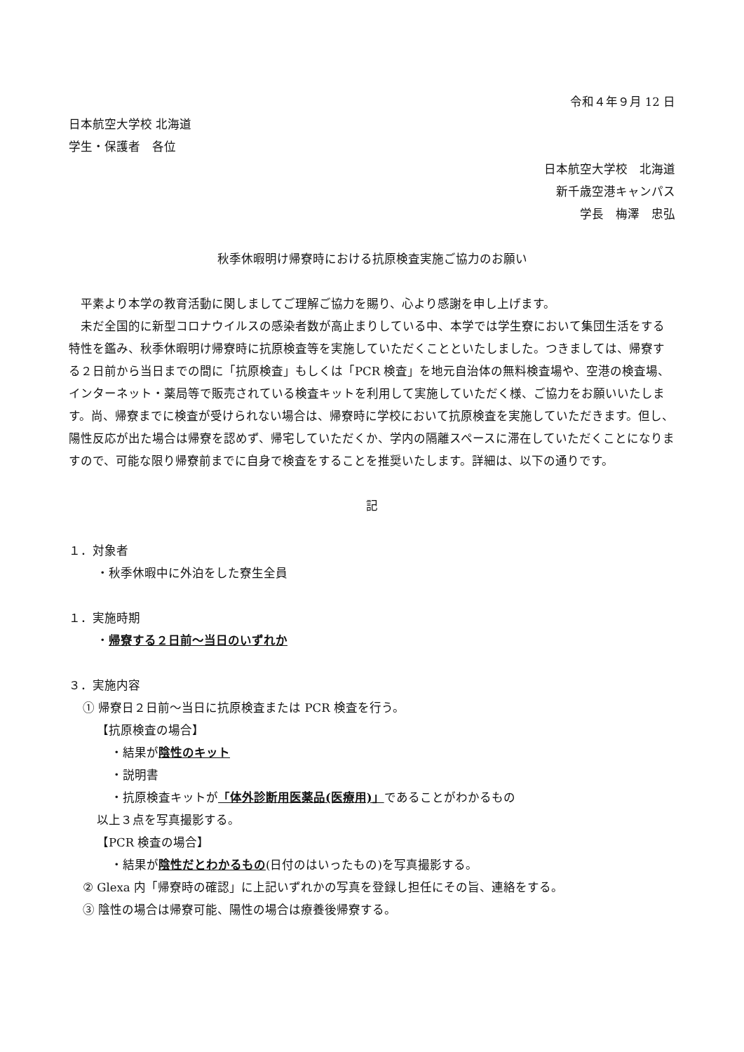令和４年９月 12 日
日本航空大学校 北海道
学生・保護者　各位
日本航空大学校　北海道
新千歳空港キャンパス
学長　梅澤　忠弘
秋季休暇明け帰寮時における抗原検査実施ご協力のお願い
　平素より本学の教育活動に関しましてご理解ご協力を賜り、心より感謝を申し上げます。
　未だ全国的に新型コロナウイルスの感染者数が高止まりしている中、本学では学生寮において集団生活をする特性を鑑み、秋季休暇明け帰寮時に抗原検査等を実施していただくことといたしました。つきましては、帰寮する２日前から当日までの間に「抗原検査」もしくは「PCR 検査」を地元自治体の無料検査場や、空港の検査場、インターネット・薬局等で販売されている検査キットを利用して実施していただく様、ご協力をお願いいたします。尚、帰寮までに検査が受けられない場合は、帰寮時に学校において抗原検査を実施していただきます。但し、陽性反応が出た場合は帰寮を認めず、帰宅していただくか、学内の隔離スペースに滞在していただくことになりますので、可能な限り帰寮前までに自身で検査をすることを推奨いたします。詳細は、以下の通りです。
記
１．対象者
・秋季休暇中に外泊をした寮生全員
１．実施時期
・帰寮する２日前～当日のいずれか
３．実施内容
① 帰寮日２日前～当日に抗原検査または PCR 検査を行う。
【抗原検査の場合】
・結果が陰性のキット
・説明書
・抗原検査キットが「体外診断用医薬品(医療用)」であることがわかるもの
以上３点を写真撮影する。
【PCR 検査の場合】
・結果が陰性だとわかるもの(日付のはいったもの)を写真撮影する。
② Glexa 内「帰寮時の確認」に上記いずれかの写真を登録し担任にその旨、連絡をする。
③ 陰性の場合は帰寮可能、陽性の場合は療養後帰寮する。